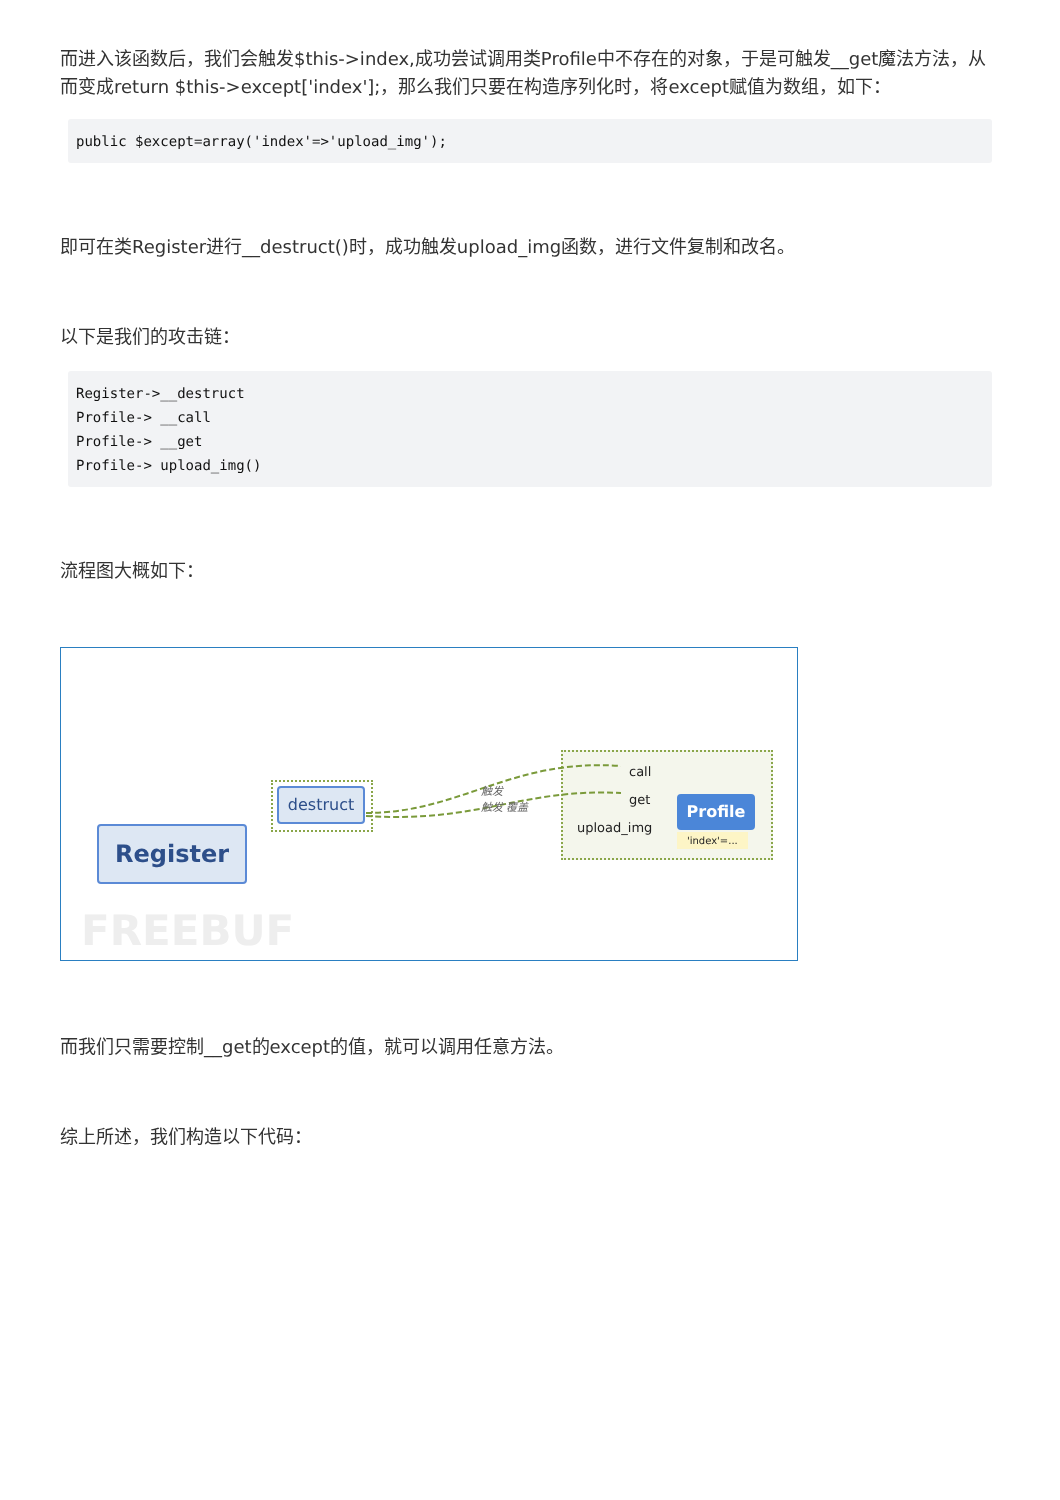而进入该函数后，我们会触发$this->index,成功尝试调用类Profile中不存在的对象，于是可触发__get魔法方法，从而变成return $this->except['index'];，那么我们只要在构造序列化时，将except赋值为数组，如下：
public $except=array('index'=>'upload_img');
即可在类Register进行__destruct()时，成功触发upload_img函数，进行文件复制和改名。
以下是我们的攻击链：
Register->__destruct
Profile-> __call
Profile-> __get
Profile-> upload_img()
流程图大概如下：
Register
destruct 触发
触发 覆盖
call
get
upload_img
Profile
'index'=...
FREEBUF
而我们只需要控制__get的except的值，就可以调用任意方法。
综上所述，我们构造以下代码：